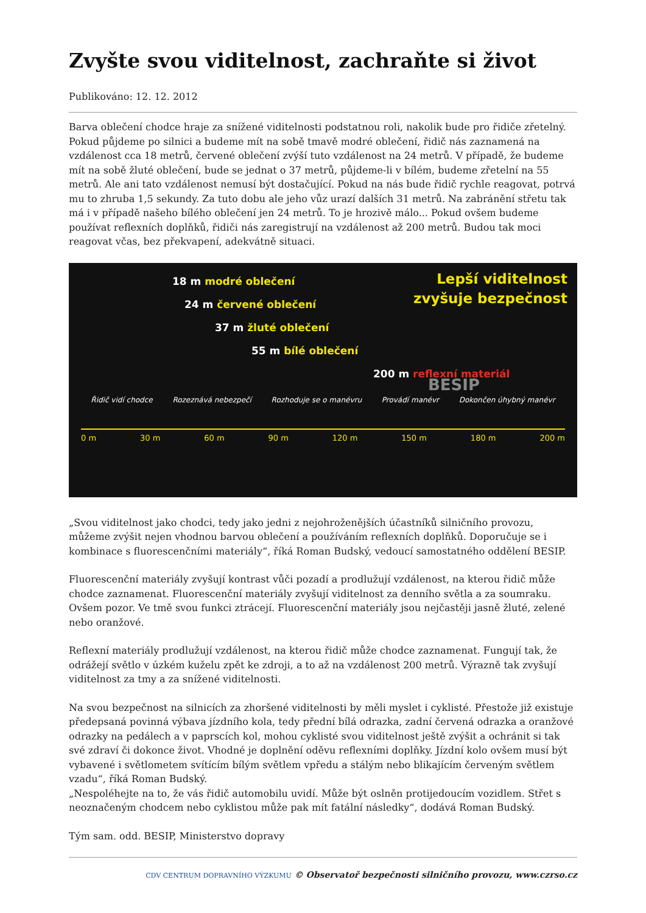Zvyšte svou viditelnost, zachraňte si život
Publikováno: 12. 12. 2012
Barva oblečení chodce hraje za snížené viditelnosti podstatnou roli, nakolik bude pro řidiče zřetelný. Pokud půjdeme po silnici a budeme mít na sobě tmavě modré oblečení, řidič nás zaznamená na vzdálenost cca 18 metrů, červené oblečení zvýší tuto vzdálenost na 24 metrů. V případě, že budeme mít na sobě žluté oblečení, bude se jednat o 37 metrů, půjdeme-li v bílém, budeme zřetelní na 55 metrů. Ale ani tato vzdálenost nemusí být dostačující. Pokud na nás bude řidič rychle reagovat, potrvá mu to zhruba 1,5 sekundy. Za tuto dobu ale jeho vůz urazí dalších 31 metrů. Na zabránění střetu tak má i v případě našeho bílého oblečení jen 24 metrů. To je hrozivě málo... Pokud ovšem budeme používat reflexních doplňků, řidiči nás zaregistrují na vzdálenost až 200 metrů. Budou tak moci reagovat včas, bez překvapení, adekvátně situaci.
Lepší viditelnost
zvyšuje bezpečnost
BESIP
18 m modré oblečení
24 m červené oblečení
37 m žluté oblečení
55 m bílé oblečení
200 m reflexní materiál
Řidič vidí chodce Rozeznává nebezpečí Rozhoduje se o manévru Provádí manévr Dokončen úhybný manévr
0 m 30 m 60 m 90 m 120 m 150 m 180 m 200 m
„Svou viditelnost jako chodci, tedy jako jedni z nejohroženějších účastníků silničního provozu, můžeme zvýšit nejen vhodnou barvou oblečení a používáním reflexních doplňků. Doporučuje se i kombinace s fluorescenčními materiály“, říká Roman Budský, vedoucí samostatného oddělení BESIP.
Fluorescenční materiály zvyšují kontrast vůči pozadí a prodlužují vzdálenost, na kterou řidič může chodce zaznamenat. Fluorescenční materiály zvyšují viditelnost za denního světla a za soumraku. Ovšem pozor. Ve tmě svou funkci ztrácejí. Fluorescenční materiály jsou nejčastěji jasně žluté, zelené nebo oranžové.
Reflexní materiály prodlužují vzdálenost, na kterou řidič může chodce zaznamenat. Fungují tak, že odrážejí světlo v úzkém kuželu zpět ke zdroji, a to až na vzdálenost 200 metrů. Výrazně tak zvyšují viditelnost za tmy a za snížené viditelnosti.
Na svou bezpečnost na silnicích za zhoršené viditelnosti by měli myslet i cyklisté. Přestože již existuje předepsaná povinná výbava jízdního kola, tedy přední bílá odrazka, zadní červená odrazka a oranžové odrazky na pedálech a v paprscích kol, mohou cyklisté svou viditelnost ještě zvýšit a ochránit si tak své zdraví či dokonce život. Vhodné je doplnění oděvu reflexními doplňky. Jízdní kolo ovšem musí být vybavené i světlometem svítícím bílým světlem vpředu a stálým nebo blikajícím červeným světlem vzadu“, říká Roman Budský.
„Nespoléhejte na to, že vás řidič automobilu uvidí. Může být oslněn protijedoucím vozidlem. Střet s neoznačeným chodcem nebo cyklistou může pak mít fatální následky“, dodává Roman Budský.
Tým sam. odd. BESIP, Ministerstvo dopravy
CDV CENTRUM DOPRAVNÍHO VÝZKUMU © Observatoř bezpečnosti silničního provozu, www.czrso.cz